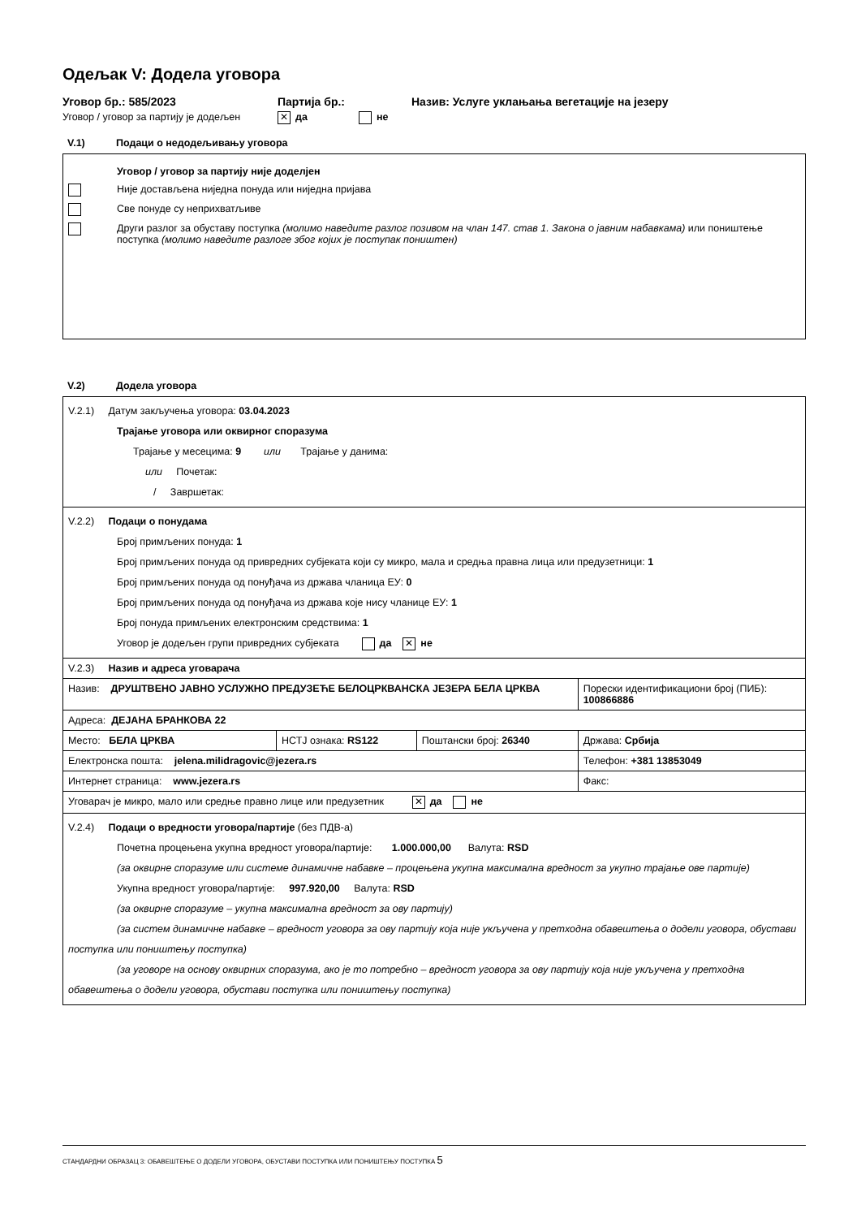Одељак V: Додела уговора
Уговор бр.: 585/2023 Партија бр.: Назив: Услуге уклањања вегетације на језеру
Уговор / уговор за партију је додељен ✕ да не
V.1) Подаци о недодељивању уговора
Уговор / уговор за партију није доделјен
Није достављена ниједна понуда или ниједна пријава
Све понуде су неприхватљиве
Други разлог за обуставу поступка (молимо наведите разлог позивом на члан 147. став 1. Закона о јавним набавкама) или поништење поступка (молимо наведите разлоге због којих је поступак поништен)
V.2) Додела уговора
| V.2.1) Датум закључења уговора: 03.04.2023 Трајање уговора или оквирног споразума Трајање у месецима: 9 или Трајање у данима: или Почетак: / Завршетак: | | | |
| V.2.2) Подаци о понудама Број примљених понуда: 1 Број примљених понуда од привредних субјеката који су микро, мала и средња правна лица или предузетници: 1 Број примљених понуда од понуђача из држава чланица ЕУ: 0 Број примљених понуда од понуђача из држава које нису чланице ЕУ: 1 Број понуда примљених електронским средствима: 1 Уговор је додељен групи привредних субјеката да ✕ не | | | |
| V.2.3) Назив и адреса уговарача | | | |
| Назив: ДРУШТВЕНО ЈАВНО УСЛУЖНО ПРЕДУЗЕЋЕ БЕЛОЦРКВАНСКА ЈЕЗЕРА БЕЛА ЦРКВА | | | Порески идентификациони број (ПИБ): 100866886 |
| Адреса: ДЕЈАНА БРАНКОВА 22 | | | |
| Место: БЕЛА ЦРКВА | НСТЈ ознака: RS122 | Поштански број: 26340 | Држава: Србија |
| Електронска пошта: jelena.milidragovic@jezera.rs | | | Телефон: +381 13853049 |
| Интернет страница: www.jezera.rs | | | Факс: |
| Уговарач је микро, мало или средње правно лице или предузетник ✕ да не | | | |
| V.2.4) Подаци о вредности уговора/партије (без ПДВ-а) Почетна процењена укупна вредност уговора/партије: 1.000.000,00 Валута: RSD (за оквирне споразуме или системе динамичне набавке – процењена укупна максимална вредност за укупно трајање ове партије) Укупна вредност уговора/партије: 997.920,00 Валута: RSD (за оквирне споразуме – укупна максимална вредност за ову партију) (за систем динамичне набавке – вредност уговора за ову партију која није укључена у претходна обавештења о додели уговора, обустави поступка или поништењу поступка) (за уговоре на основу оквирних споразума, ако је то потребно – вредност уговора за ову партију која није укључена у претходна обавештења о додели уговора, обустави поступка или поништењу поступка) | | | |
СТАНДАРДНИ ОБРАЗАЦ 3: ОБАВЕШТЕЊЕ О ДОДЕЛИ УГОВОРА, ОБУСТАВИ ПОСТУПКА ИЛИ ПОНИШТЕЊУ ПОСТУПКА 5